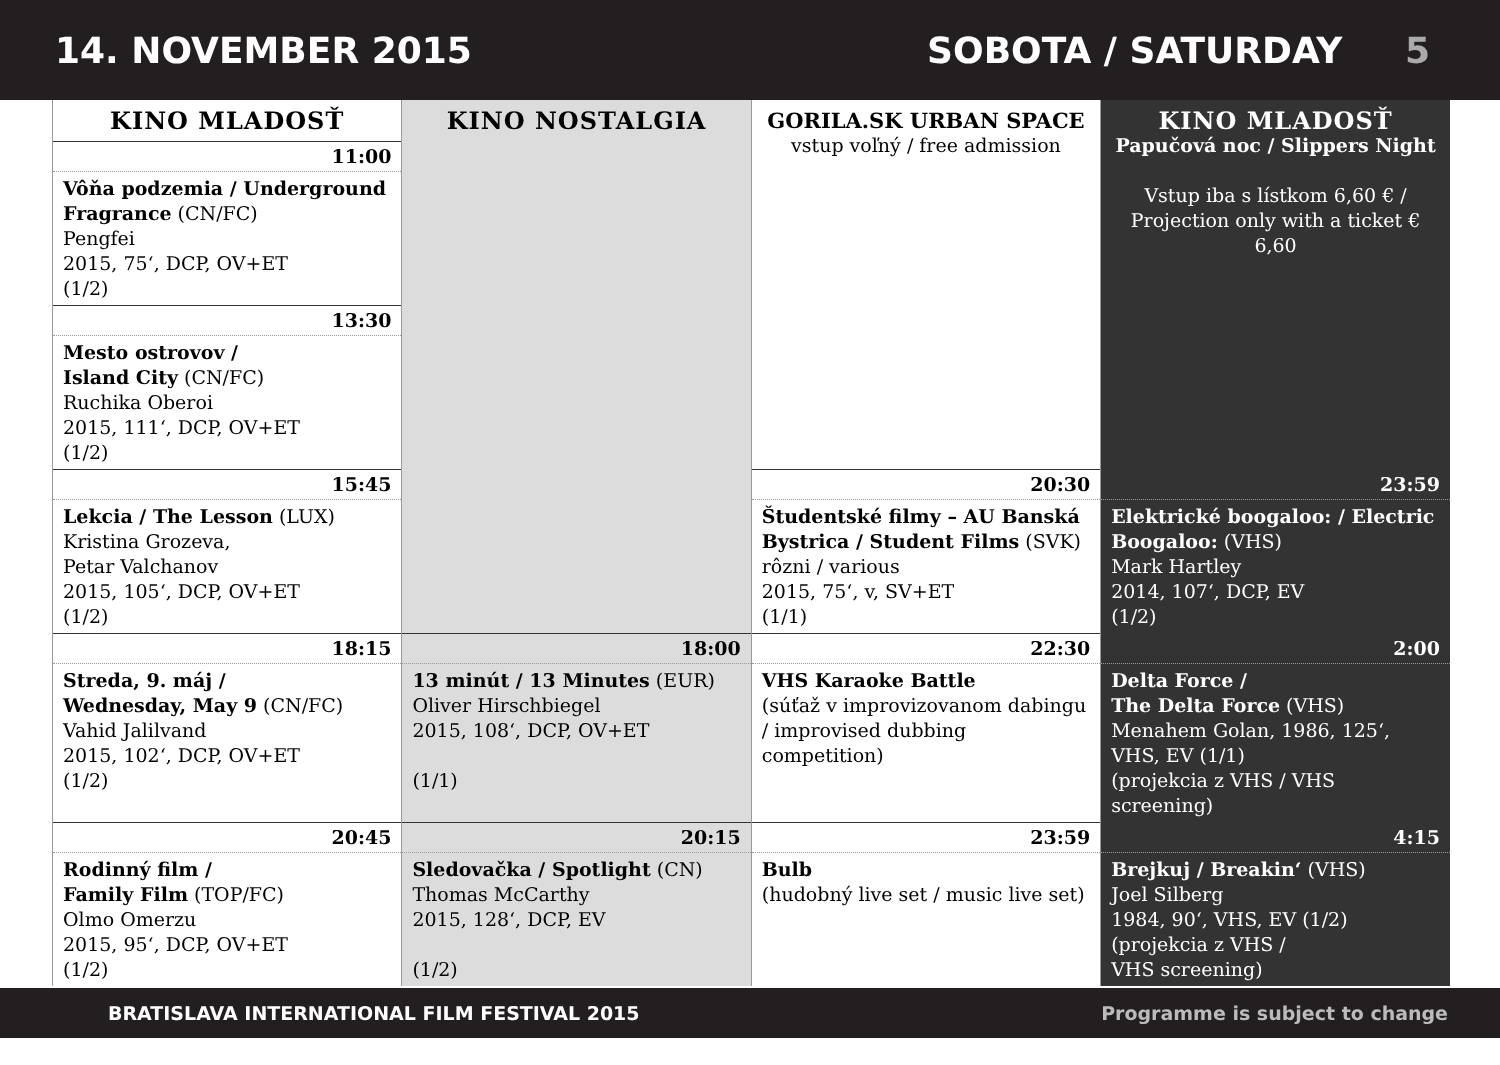14. NOVEMBER 2015 SOBOTA / SATURDAY 5
| KINO MLADOSŤ | KINO NOSTALGIA | GORILA.SK URBAN SPACE vstup voľný / free admission | KINO MLADOSŤ Papučová noc / Slippers Night Vstup iba s lístkom 6,60 € / Projection only with a ticket € 6,60 |
| --- | --- | --- | --- |
| 11:00 | | | |
| Vôňa podzemia / Underground Fragrance (CN/FC) Pengfei 2015, 75‘, DCP, OV+ET (1/2) | | | |
| 13:30 | | | |
| Mesto ostrovov / Island City (CN/FC) Ruchika Oberoi 2015, 111‘, DCP, OV+ET (1/2) | | | |
| 15:45 | | 20:30 | 23:59 |
| Lekcia / The Lesson (LUX) Kristina Grozeva, Petar Valchanov 2015, 105‘, DCP, OV+ET (1/2) | | Študentské filmy – AU Banská Bystrica / Student Films (SVK) rôzni / various 2015, 75‘, v, SV+ET (1/1) | Elektrické boogaloo: / Electric Boogaloo: (VHS) Mark Hartley 2014, 107‘, DCP, EV (1/2) |
| 18:15 | 18:00 | 22:30 | 2:00 |
| Streda, 9. máj / Wednesday, May 9 (CN/FC) Vahid Jalilvand 2015, 102‘, DCP, OV+ET (1/2) | 13 minút / 13 Minutes (EUR) Oliver Hirschbiegel 2015, 108‘, DCP, OV+ET (1/1) | VHS Karaoke Battle (súťaž v improvizovanom dabingu / improvised dubbing competition) | Delta Force / The Delta Force (VHS) Menahem Golan, 1986, 125‘, VHS, EV (1/1) (projekcia z VHS / VHS screening) |
| 20:45 | 20:15 | 23:59 | 4:15 |
| Rodinný film / Family Film (TOP/FC) Olmo Omerzu 2015, 95‘, DCP, OV+ET (1/2) | Sledovačka / Spotlight (CN) Thomas McCarthy 2015, 128‘, DCP, EV (1/2) | Bulb (hudobný live set / music live set) | Brejkuj / Breakin‘ (VHS) Joel Silberg 1984, 90‘, VHS, EV (1/2) (projekcia z VHS / VHS screening) |
BRATISLAVA INTERNATIONAL FILM FESTIVAL 2015 Programme is subject to change